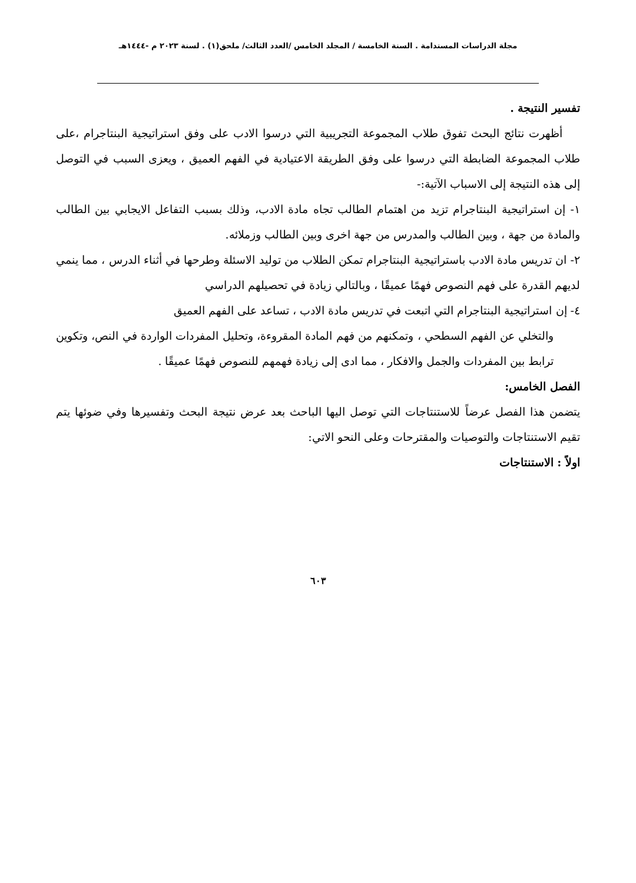مجلة الدراسات المستدامة . السنة الخامسة / المجلد الخامس /العدد الثالث/ ملحق(١) . لسنة ٢٠٢٣ م -١٤٤٤هـ
تفسير النتيجة .
أظهرت نتائج البحث تفوق طلاب المجموعة التجريبية التي درسوا الادب على وفق استراتيجية البنتاجرام ،على طلاب المجموعة الضابطة التي درسوا على وفق الطريقة الاعتيادية في الفهم العميق ، ويعزى السبب في التوصل إلى هذه النتيجة إلى الاسباب الآتية:-
١- إن استراتيجية البنتاجرام تزيد من اهتمام الطالب تجاه مادة الادب، وذلك بسبب التفاعل الايجابي بين الطالب والمادة من جهة ، وبين الطالب والمدرس من جهة اخرى وبين الطالب وزملائه.
٢- ان تدريس مادة الادب باستراتيجية البنتاجرام تمكن الطلاب من توليد الاسئلة وطرحها في أثناء الدرس ، مما ينمي لديهم القدرة على فهم النصوص فهمًا عميقًا ، وبالتالي زيادة في تحصيلهم الدراسي
٤- إن استراتيجية البنتاجرام التي اتبعت في تدريس مادة الادب ، تساعد على الفهم العميق
والتخلي عن الفهم السطحي ، وتمكنهم من فهم المادة المقروءة، وتحليل المفردات الواردة في النص، وتكوين ترابط بين المفردات والجمل والافكار ، مما ادى إلى زيادة فهمهم للنصوص فهمًا عميقًا .
الفصل الخامس:
يتضمن هذا الفصل عرضاً للاستنتاجات التي توصل اليها الباحث بعد عرض نتيجة البحث وتفسيرها وفي ضوئها يتم تقيم الاستنتاجات والتوصيات والمقترحات وعلى النحو الاتي:
اولاً : الاستنتاجات
٦٠٣